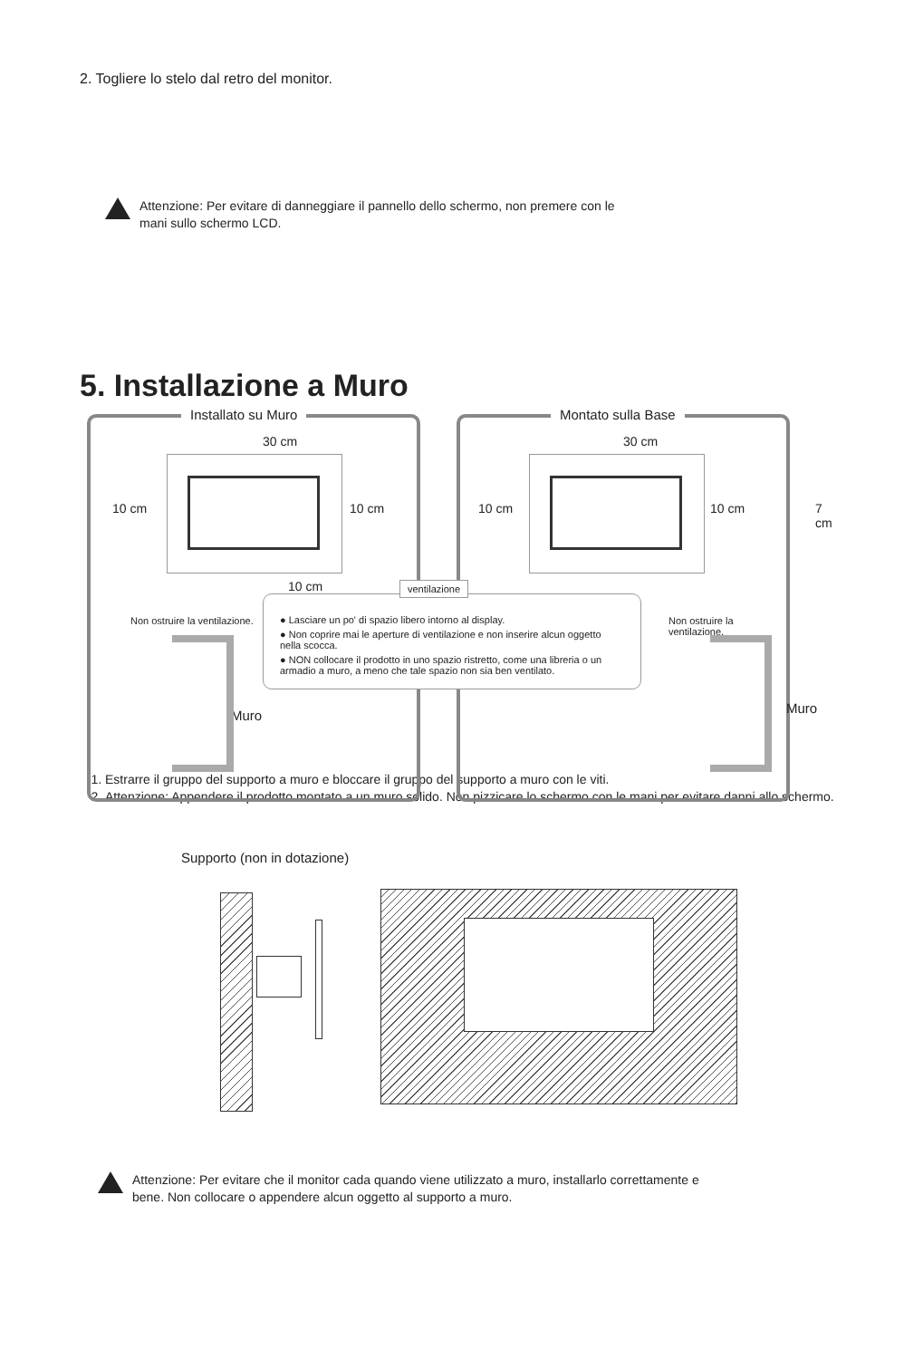2. Togliere lo stelo dal retro del monitor.
Attenzione: Per evitare di danneggiare il pannello dello schermo, non premere con le
mani sullo schermo LCD.
5. Installazione a Muro
Installato su Muro
30 cm
10 cm 10 cm
10 cm
Non ostruire la ventilazione.
Muro
Montato sulla Base
30 cm
10 cm 10 cm 7 cm
Non ostruire la ventilazione.
Muro
ventilazione
● Lasciare un po' di spazio libero intorno al display.
● Non coprire mai le aperture di ventilazione e non inserire alcun oggetto nella scocca.
● NON collocare il prodotto in uno spazio ristretto, come una libreria o un armadio a muro, a meno che tale spazio non sia ben ventilato.
1. Estrarre il gruppo del supporto a muro e bloccare il gruppo del supporto a muro con le viti.
2. Attenzione: Appendere il prodotto montato a un muro solido. Non pizzicare lo schermo con le mani per evitare danni allo schermo.
Supporto (non in dotazione)
Attenzione: Per evitare che il monitor cada quando viene utilizzato a muro, installarlo correttamente e
bene. Non collocare o appendere alcun oggetto al supporto a muro.